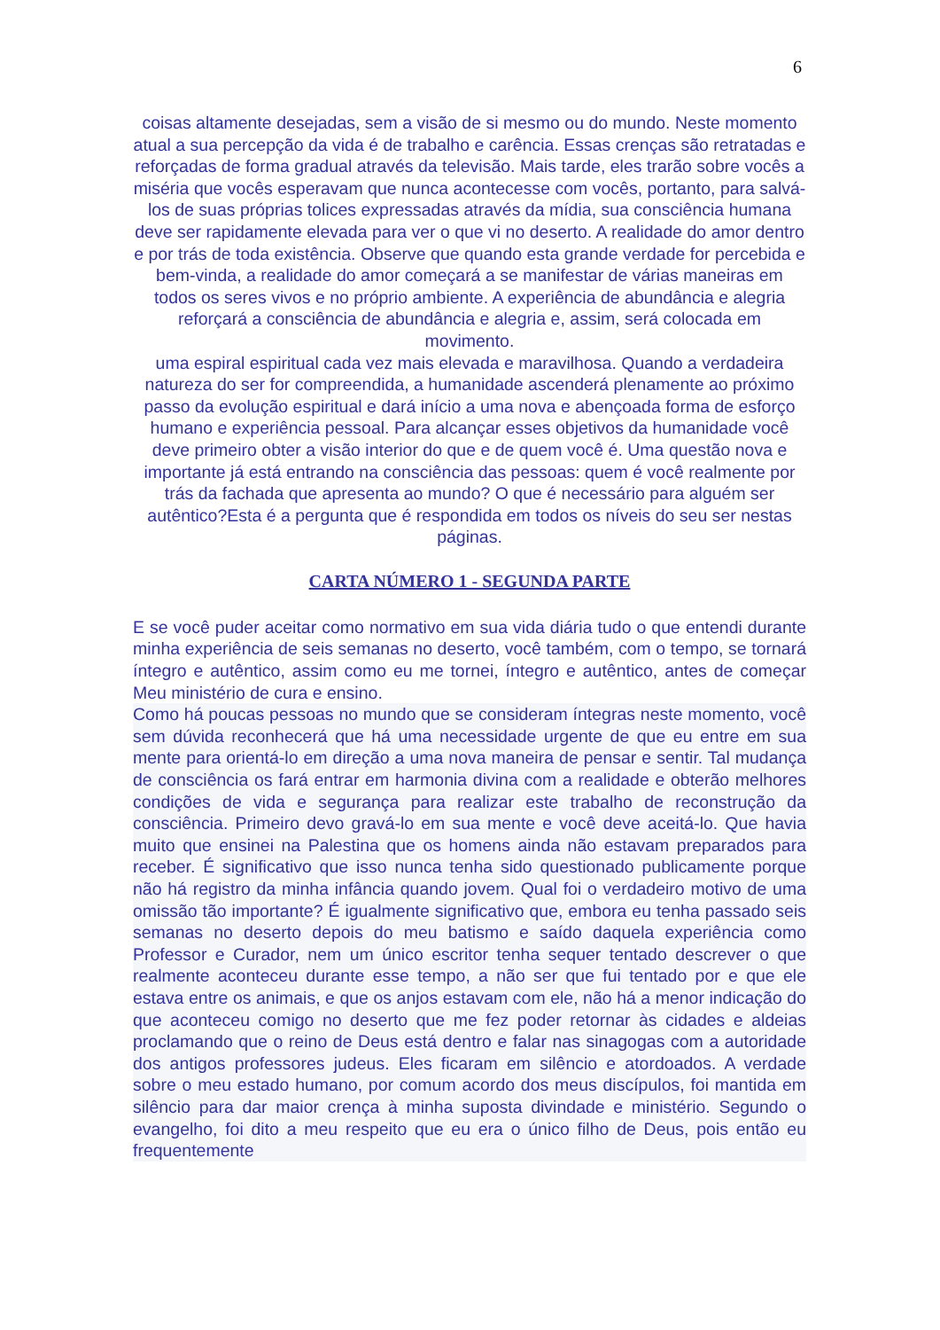6
coisas altamente desejadas, sem a visão de si mesmo ou do mundo. Neste momento atual a sua percepção da vida é de trabalho e carência. Essas crenças são retratadas e reforçadas de forma gradual através da televisão. Mais tarde, eles trarão sobre vocês a miséria que vocês esperavam que nunca acontecesse com vocês, portanto, para salvá-los de suas próprias tolices expressadas através da mídia, sua consciência humana deve ser rapidamente elevada para ver o que vi no deserto. A realidade do amor dentro e por trás de toda existência. Observe que quando esta grande verdade for percebida e bem-vinda, a realidade do amor começará a se manifestar de várias maneiras em todos os seres vivos e no próprio ambiente. A experiência de abundância e alegria reforçará a consciência de abundância e alegria e, assim, será colocada em movimento.
uma espiral espiritual cada vez mais elevada e maravilhosa. Quando a verdadeira natureza do ser for compreendida, a humanidade ascenderá plenamente ao próximo passo da evolução espiritual e dará início a uma nova e abençoada forma de esforço humano e experiência pessoal. Para alcançar esses objetivos da humanidade você deve primeiro obter a visão interior do que e de quem você é. Uma questão nova e importante já está entrando na consciência das pessoas: quem é você realmente por trás da fachada que apresenta ao mundo? O que é necessário para alguém ser autêntico?Esta é a pergunta que é respondida em todos os níveis do seu ser nestas páginas.
CARTA NÚMERO 1 - SEGUNDA PARTE
E se você puder aceitar como normativo em sua vida diária tudo o que entendi durante minha experiência de seis semanas no deserto, você também, com o tempo, se tornará íntegro e autêntico, assim como eu me tornei, íntegro e autêntico, antes de começar Meu ministério de cura e ensino.
Como há poucas pessoas no mundo que se consideram íntegras neste momento, você sem dúvida reconhecerá que há uma necessidade urgente de que eu entre em sua mente para orientá-lo em direção a uma nova maneira de pensar e sentir. Tal mudança de consciência os fará entrar em harmonia divina com a realidade e obterão melhores condições de vida e segurança para realizar este trabalho de reconstrução da consciência. Primeiro devo gravá-lo em sua mente e você deve aceitá-lo. Que havia muito que ensinei na Palestina que os homens ainda não estavam preparados para receber. É significativo que isso nunca tenha sido questionado publicamente porque não há registro da minha infância quando jovem. Qual foi o verdadeiro motivo de uma omissão tão importante? É igualmente significativo que, embora eu tenha passado seis semanas no deserto depois do meu batismo e saído daquela experiência como Professor e Curador, nem um único escritor tenha sequer tentado descrever o que realmente aconteceu durante esse tempo, a não ser que fui tentado por e que ele estava entre os animais, e que os anjos estavam com ele, não há a menor indicação do que aconteceu comigo no deserto que me fez poder retornar às cidades e aldeias proclamando que o reino de Deus está dentro e falar nas sinagogas com a autoridade dos antigos professores judeus. Eles ficaram em silêncio e atordoados. A verdade sobre o meu estado humano, por comum acordo dos meus discípulos, foi mantida em silêncio para dar maior crença à minha suposta divindade e ministério. Segundo o evangelho, foi dito a meu respeito que eu era o único filho de Deus, pois então eu frequentemente